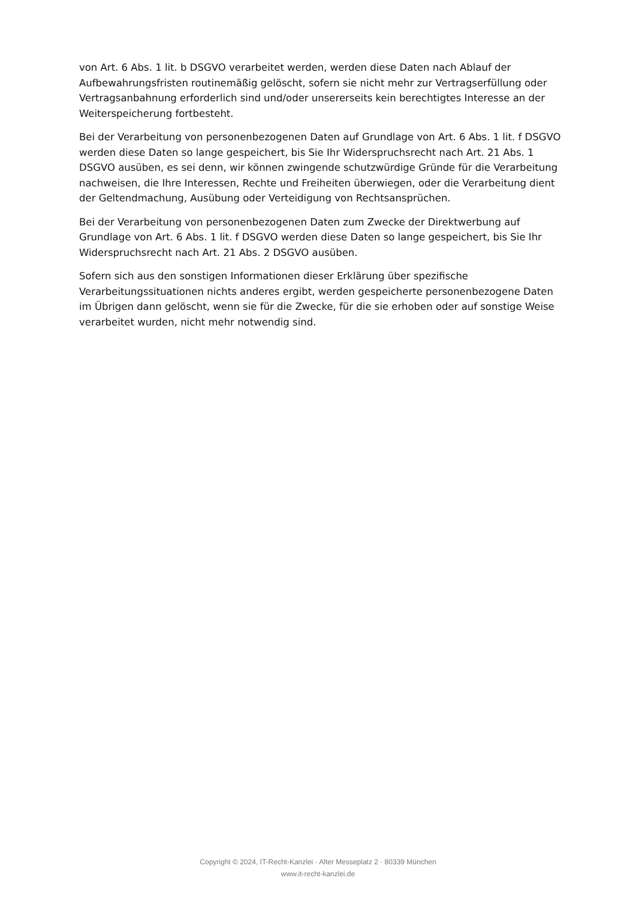von Art. 6 Abs. 1 lit. b DSGVO verarbeitet werden, werden diese Daten nach Ablauf der Aufbewahrungsfristen routinemäßig gelöscht, sofern sie nicht mehr zur Vertragserfüllung oder Vertragsanbahnung erforderlich sind und/oder unsererseits kein berechtigtes Interesse an der Weiterspeicherung fortbesteht.
Bei der Verarbeitung von personenbezogenen Daten auf Grundlage von Art. 6 Abs. 1 lit. f DSGVO werden diese Daten so lange gespeichert, bis Sie Ihr Widerspruchsrecht nach Art. 21 Abs. 1 DSGVO ausüben, es sei denn, wir können zwingende schutzwürdige Gründe für die Verarbeitung nachweisen, die Ihre Interessen, Rechte und Freiheiten überwiegen, oder die Verarbeitung dient der Geltendmachung, Ausübung oder Verteidigung von Rechtsansprüchen.
Bei der Verarbeitung von personenbezogenen Daten zum Zwecke der Direktwerbung auf Grundlage von Art. 6 Abs. 1 lit. f DSGVO werden diese Daten so lange gespeichert, bis Sie Ihr Widerspruchsrecht nach Art. 21 Abs. 2 DSGVO ausüben.
Sofern sich aus den sonstigen Informationen dieser Erklärung über spezifische Verarbeitungssituationen nichts anderes ergibt, werden gespeicherte personenbezogene Daten im Übrigen dann gelöscht, wenn sie für die Zwecke, für die sie erhoben oder auf sonstige Weise verarbeitet wurden, nicht mehr notwendig sind.
Copyright © 2024, IT-Recht-Kanzlei · Alter Messeplatz 2 · 80339 München
www.it-recht-kanzlei.de